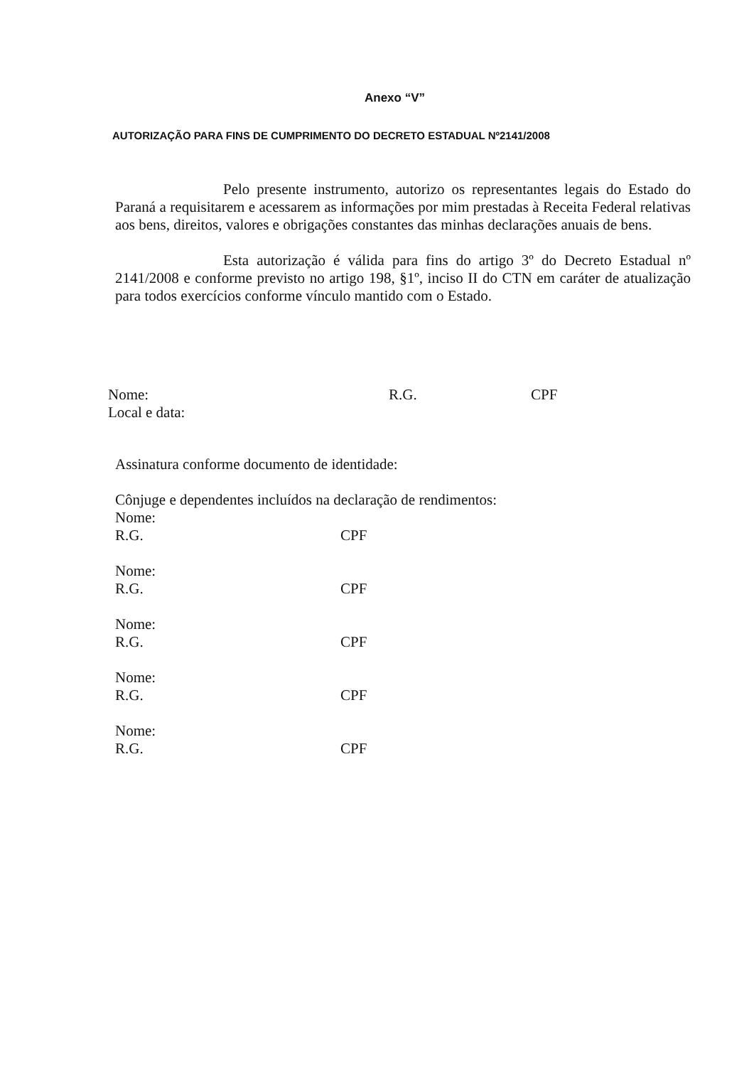Anexo “V”
AUTORIZAÇÃO PARA FINS DE CUMPRIMENTO DO DECRETO ESTADUAL Nº2141/2008
Pelo presente instrumento, autorizo os representantes legais do Estado do Paraná a requisitarem e acessarem as informações por mim prestadas à Receita Federal relativas aos bens, direitos, valores e obrigações constantes das minhas declarações anuais de bens.
Esta autorização é válida para fins do artigo 3º do Decreto Estadual nº 2141/2008 e conforme previsto no artigo 198, §1º, inciso II do CTN em caráter de atualização para todos exercícios conforme vínculo mantido com o Estado.
Nome: R.G. CPF
Local e data:
Assinatura conforme documento de identidade:
Cônjuge e dependentes incluídos na declaração de rendimentos: Nome:
R.G. CPF
Nome:
R.G. CPF
Nome:
R.G. CPF
Nome:
R.G. CPF
Nome:
R.G. CPF